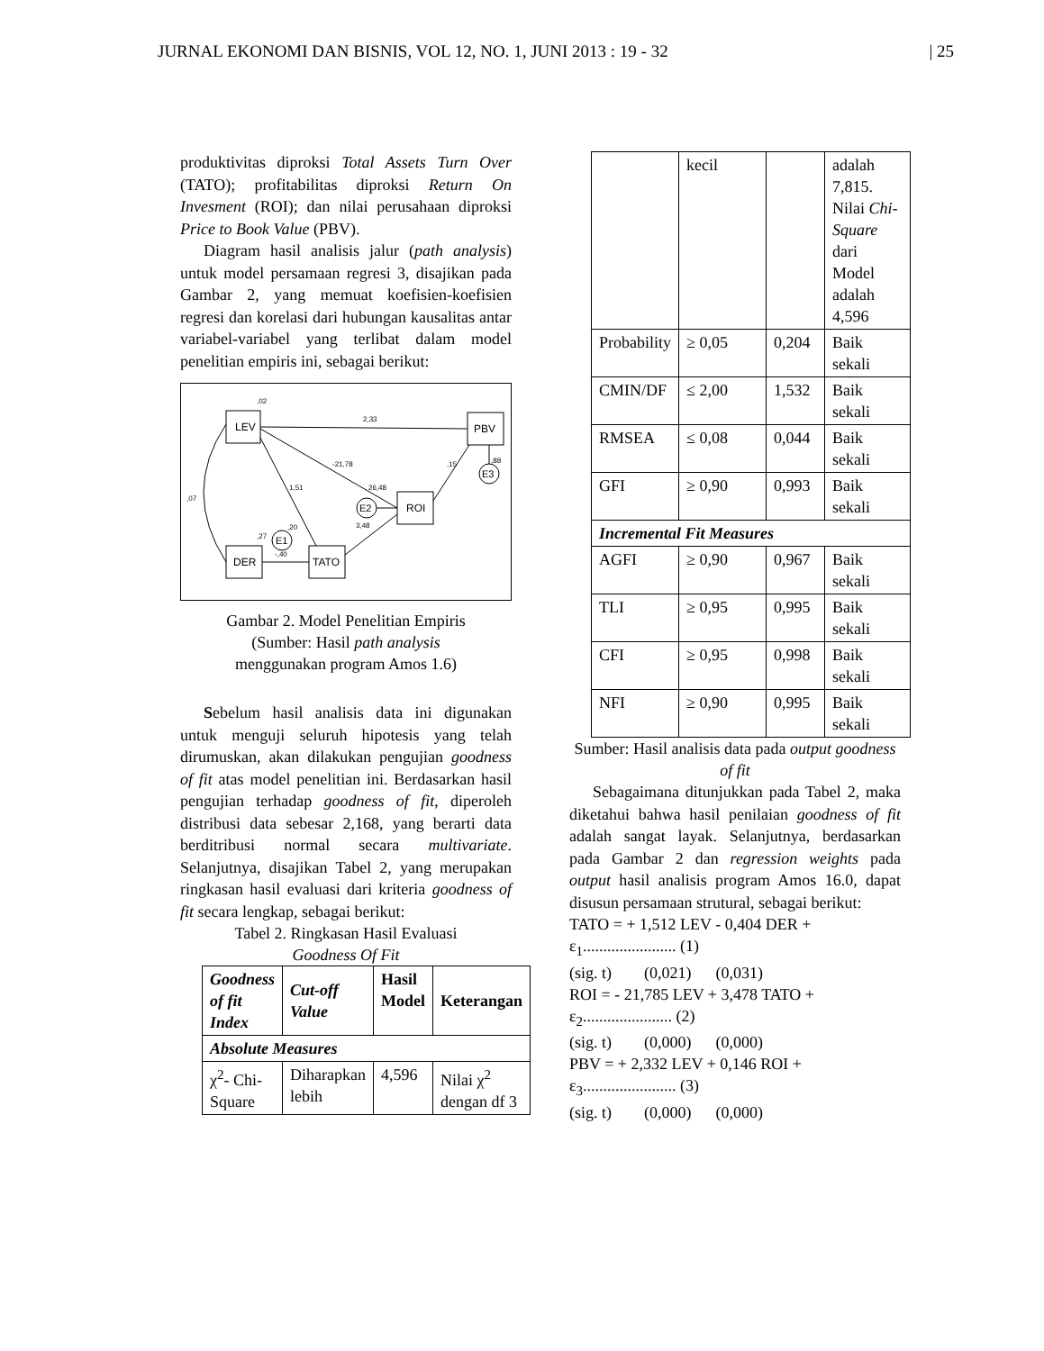JURNAL EKONOMI DAN BISNIS, VOL 12, NO. 1, JUNI 2013 : 19 - 32 | 25
produktivitas diproksi Total Assets Turn Over (TATO); profitabilitas diproksi Return On Invesment (ROI); dan nilai perusahaan diproksi Price to Book Value (PBV).
Diagram hasil analisis jalur (path analysis) untuk model persamaan regresi 3, disajikan pada Gambar 2, yang memuat koefisien-koefisien regresi dan korelasi dari hubungan kausalitas antar variabel-variabel yang terlibat dalam model penelitian empiris ini, sebagai berikut:
LEV
PBV
ROI
DER
TATO
E2
E3
E1
,02
2,33
-21,78
,15
,88
1,51
26,48
,07
,20
3,48
,27
-,40
Gambar 2. Model Penelitian Empiris
(Sumber: Hasil path analysis
menggunakan program Amos 1.6)
Sebelum hasil analisis data ini digunakan untuk menguji seluruh hipotesis yang telah dirumuskan, akan dilakukan pengujian goodness of fit atas model penelitian ini. Berdasarkan hasil pengujian terhadap goodness of fit, diperoleh distribusi data sebesar 2,168, yang berarti data berditribusi normal secara multivariate. Selanjutnya, disajikan Tabel 2, yang merupakan ringkasan hasil evaluasi dari kriteria goodness of fit secara lengkap, sebagai berikut:
Tabel 2. Ringkasan Hasil Evaluasi
Goodness Of Fit
| Goodness of fit Index | Cut-off Value | Hasil Model | Keterangan |
| --- | --- | --- | --- |
| Absolute Measures | | | |
| χ<sup>2</sup>- Chi-Square | Diharapkan lebih | 4,596 | Nilai χ<sup>2</sup> dengan df 3 |
| | kecil | | adalah 7,815. Nilai Chi-Square dari Model adalah 4,596 |
| Probability | ≥ 0,05 | 0,204 | Baik sekali |
| CMIN/DF | ≤ 2,00 | 1,532 | Baik sekali |
| RMSEA | ≤ 0,08 | 0,044 | Baik sekali |
| GFI | ≥ 0,90 | 0,993 | Baik sekali |
| Incremental Fit Measures | | | |
| AGFI | ≥ 0,90 | 0,967 | Baik sekali |
| TLI | ≥ 0,95 | 0,995 | Baik sekali |
| CFI | ≥ 0,95 | 0,998 | Baik sekali |
| NFI | ≥ 0,90 | 0,995 | Baik sekali |
Sumber: Hasil analisis data pada output goodness of fit
Sebagaimana ditunjukkan pada Tabel 2, maka diketahui bahwa hasil penilaian goodness of fit adalah sangat layak. Selanjutnya, berdasarkan pada Gambar 2 dan regression weights pada output hasil analisis program Amos 16.0, dapat disusun persamaan strutural, sebagai berikut:
TATO = + 1,512 LEV - 0,404 DER + ε<sub>1</sub>....................... (1)
(sig. t) (0,021) (0,031)
ROI = - 21,785 LEV + 3,478 TATO + ε<sub>2</sub>...................... (2)
(sig. t) (0,000) (0,000)
PBV = + 2,332 LEV + 0,146 ROI + ε<sub>3</sub>....................... (3)
(sig. t) (0,000) (0,000)